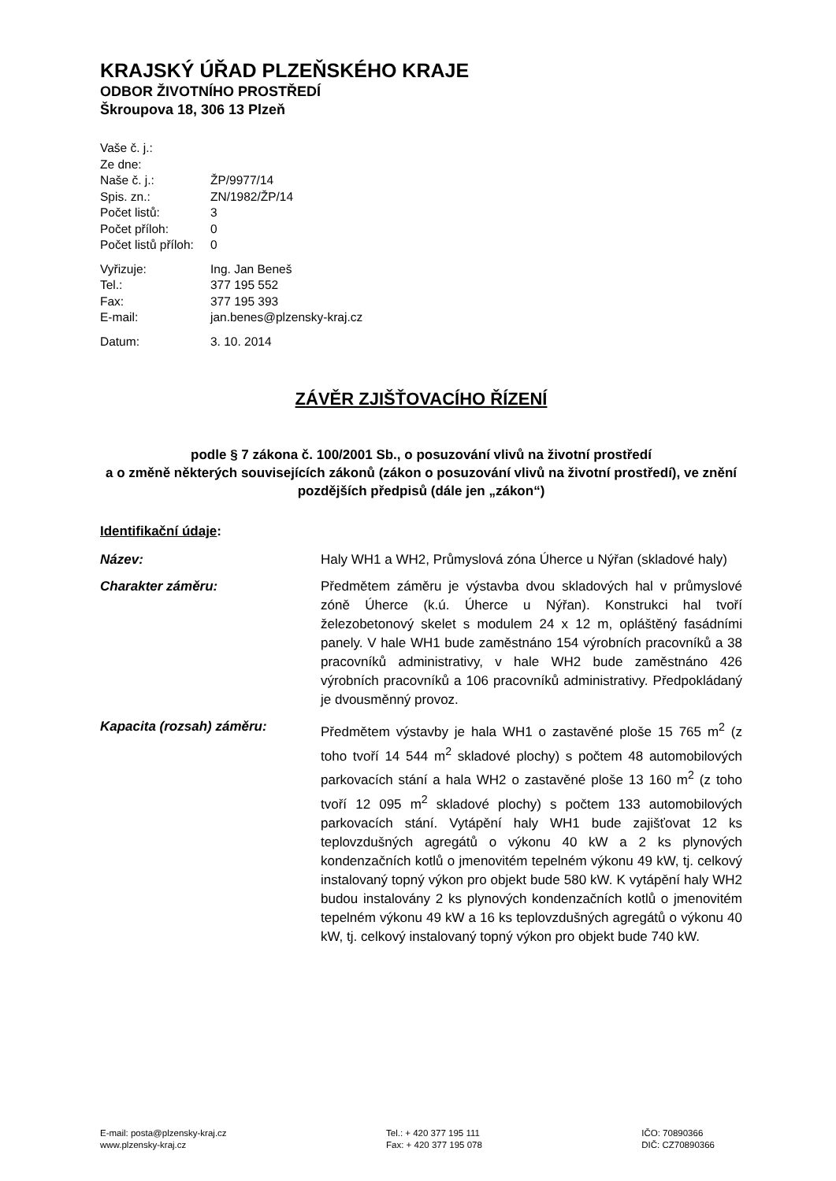KRAJSKÝ ÚŘAD PLZEŇSKÉHO KRAJE
ODBOR ŽIVOTNÍHO PROSTŘEDÍ
Škroupova 18, 306 13 Plzeň
| Vaše č. j.: | |
| Ze dne: | |
| Naše č. j.: | ŽP/9977/14 |
| Spis. zn.: | ZN/1982/ŽP/14 |
| Počet listů: | 3 |
| Počet příloh: | 0 |
| Počet listů příloh: | 0 |
| Vyřizuje: | Ing. Jan Beneš |
| Tel.: | 377 195 552 |
| Fax: | 377 195 393 |
| E-mail: | jan.benes@plzensky-kraj.cz |
| Datum: | 3. 10. 2014 |
ZÁVĚR ZJIŠŤOVACÍHO ŘÍZENÍ
podle § 7 zákona č. 100/2001 Sb., o posuzování vlivů na životní prostředí
a o změně některých souvisejících zákonů (zákon o posuzování vlivů na životní prostředí), ve znění pozdějších předpisů (dále jen „zákon“)
Identifikační údaje:
Název: Haly WH1 a WH2, Průmyslová zóna Úherce u Nýřan (skladové haly)
Charakter záměru: Předmětem záměru je výstavba dvou skladových hal v průmyslové zóně Úherce (k.ú. Úherce u Nýřan). Konstrukci hal tvoří železobetonový skelet s modulem 24 x 12 m, opláštěný fasádními panely. V hale WH1 bude zaměstnáno 154 výrobních pracovníků a 38 pracovníků administrativy, v hale WH2 bude zaměstnáno 426 výrobních pracovníků a 106 pracovníků administrativy. Předpokládaný je dvousměnný provoz.
Kapacita (rozsah) záměru: Předmětem výstavby je hala WH1 o zastavěné ploše 15 765 m<sup>2</sup> (z toho tvoří 14 544 m<sup>2</sup> skladové plochy) s počtem 48 automobilových parkovacích stání a hala WH2 o zastavěné ploše 13 160 m<sup>2</sup> (z toho tvoří 12 095 m<sup>2</sup> skladové plochy) s počtem 133 automobilových parkovacích stání. Vytápění haly WH1 bude zajišťovat 12 ks teplovzdušných agregátů o výkonu 40 kW a 2 ks plynových kondenzačních kotlů o jmenovitém tepelném výkonu 49 kW, tj. celkový instalovaný topný výkon pro objekt bude 580 kW. K vytápění haly WH2 budou instalovány 2 ks plynových kondenzačních kotlů o jmenovitém tepelném výkonu 49 kW a 16 ks teplovzdušných agregátů o výkonu 40 kW, tj. celkový instalovaný topný výkon pro objekt bude 740 kW.
E-mail: posta@plzensky-kraj.cz
www.plzensky-kraj.cz
Tel.: + 420 377 195 111
Fax: + 420 377 195 078
IČO: 70890366
DIČ: CZ70890366